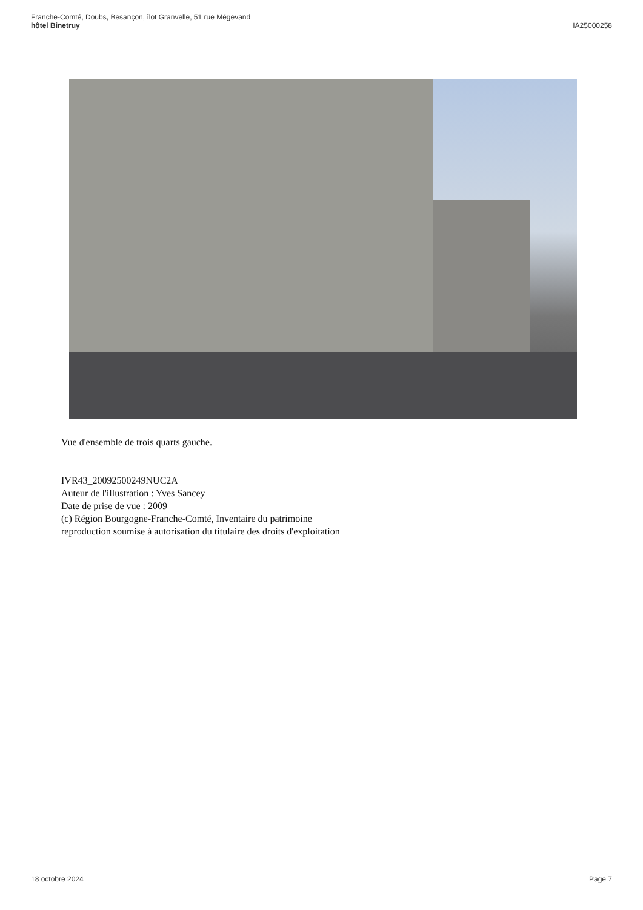Franche-Comté, Doubs, Besançon, îlot Granvelle, 51 rue Mégevand
hôtel Binetruy
IA25000258
Vue d'ensemble de trois quarts gauche.
IVR43_20092500249NUC2A
Auteur de l'illustration : Yves Sancey
Date de prise de vue : 2009
(c) Région Bourgogne-Franche-Comté, Inventaire du patrimoine
reproduction soumise à autorisation du titulaire des droits d'exploitation
18 octobre 2024 Page 7